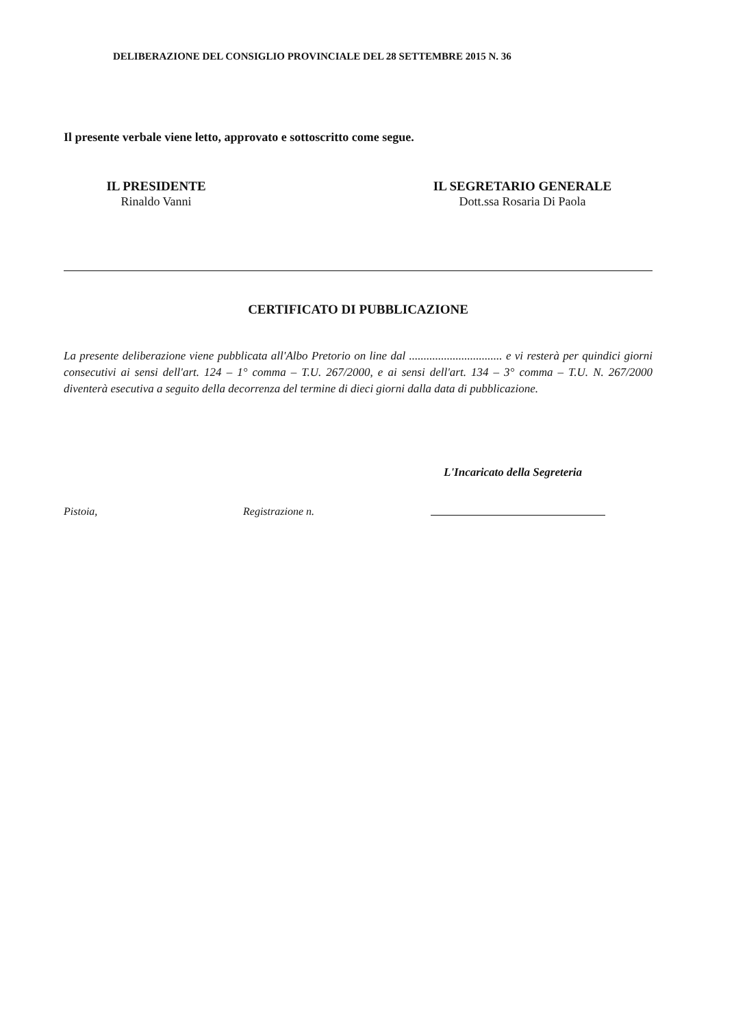DELIBERAZIONE DEL CONSIGLIO PROVINCIALE DEL 28 SETTEMBRE 2015 N. 36
Il presente verbale viene letto, approvato e sottoscritto come segue.
IL PRESIDENTE
Rinaldo Vanni
IL SEGRETARIO GENERALE
Dott.ssa Rosaria Di Paola
CERTIFICATO DI PUBBLICAZIONE
La presente deliberazione viene pubblicata all'Albo Pretorio on line dal ................................ e vi resterà per quindici giorni consecutivi ai sensi dell'art. 124 – 1° comma – T.U. 267/2000, e ai sensi dell'art. 134 – 3° comma – T.U. N. 267/2000 diventerà esecutiva a seguito della decorrenza del termine di dieci giorni dalla data di pubblicazione.
L'Incaricato della Segreteria
Pistoia, Registrazione n.